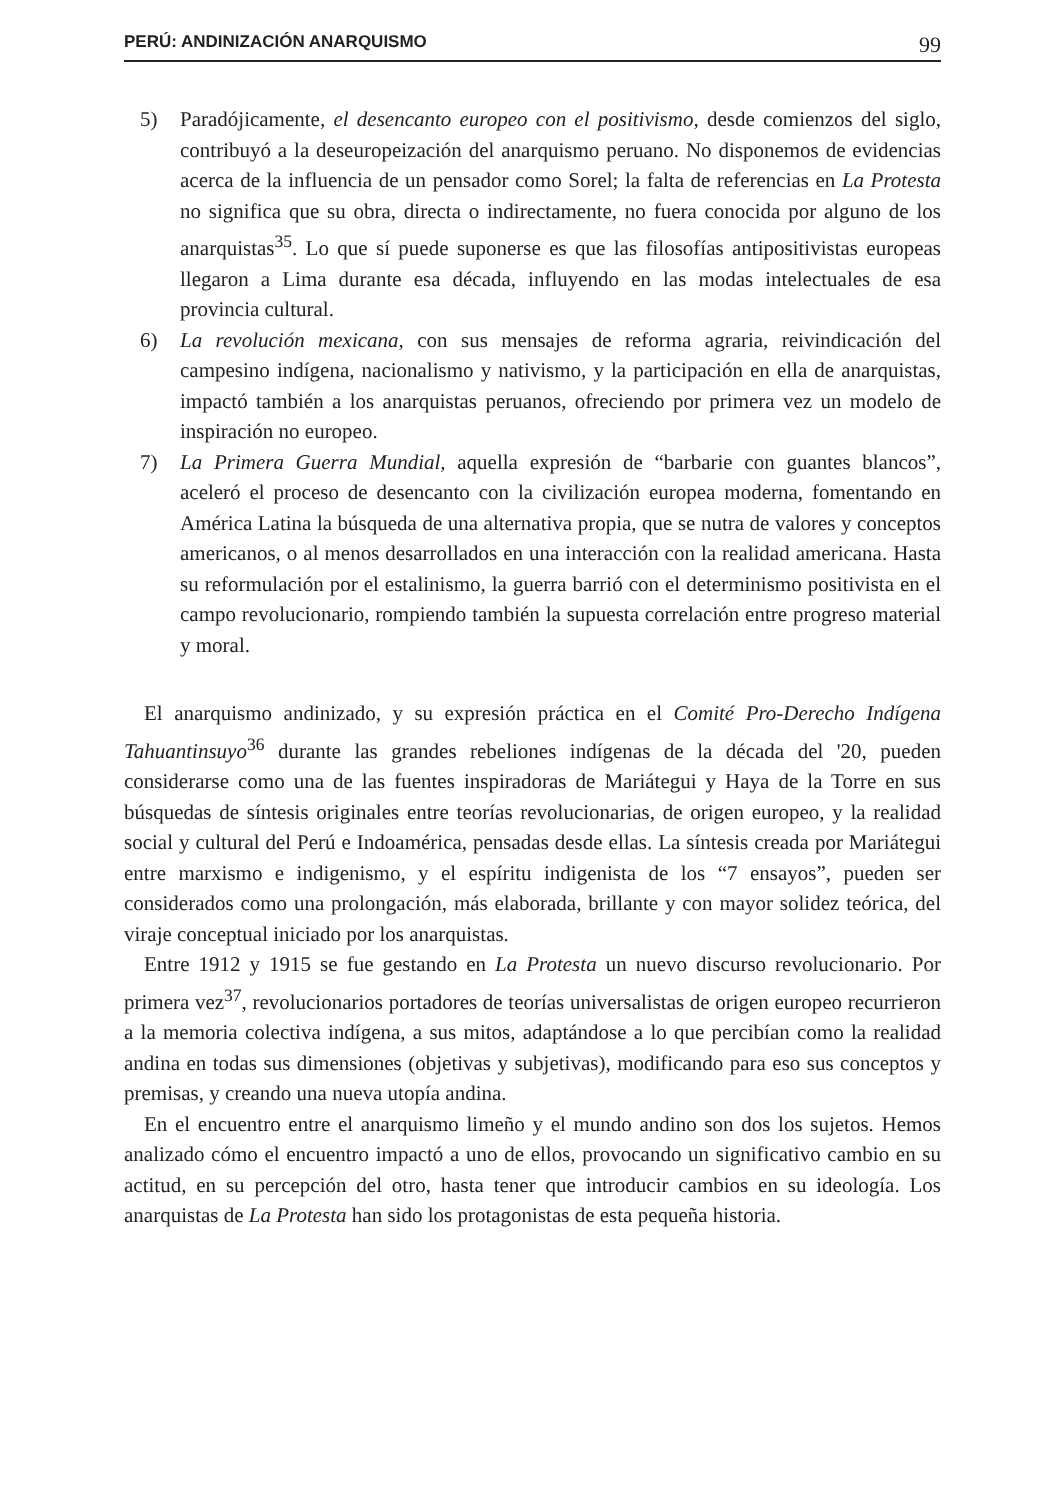PERÚ: ANDINIZACIÓN ANARQUISMO 99
5) Paradójicamente, el desencanto europeo con el positivismo, desde comienzos del siglo, contribuyó a la deseuropeización del anarquismo peruano. No disponemos de evidencias acerca de la influencia de un pensador como Sorel; la falta de referencias en La Protesta no significa que su obra, directa o indirectamente, no fuera conocida por alguno de los anarquistas<sup>35</sup>. Lo que sí puede suponerse es que las filosofías antipositivistas europeas llegaron a Lima durante esa década, influyendo en las modas intelectuales de esa provincia cultural.
6) La revolución mexicana, con sus mensajes de reforma agraria, reivindicación del campesino indígena, nacionalismo y nativismo, y la participación en ella de anarquistas, impactó también a los anarquistas peruanos, ofreciendo por primera vez un modelo de inspiración no europeo.
7) La Primera Guerra Mundial, aquella expresión de “barbarie con guantes blancos”, aceleró el proceso de desencanto con la civilización europea moderna, fomentando en América Latina la búsqueda de una alternativa propia, que se nutra de valores y conceptos americanos, o al menos desarrollados en una interacción con la realidad americana. Hasta su reformulación por el estalinismo, la guerra barrió con el determinismo positivista en el campo revolucionario, rompiendo también la supuesta correlación entre progreso material y moral.
El anarquismo andinizado, y su expresión práctica en el Comité Pro-Derecho Indígena Tahuantinsuyo<sup>36</sup> durante las grandes rebeliones indígenas de la década del '20, pueden considerarse como una de las fuentes inspiradoras de Mariátegui y Haya de la Torre en sus búsquedas de síntesis originales entre teorías revolucionarias, de origen europeo, y la realidad social y cultural del Perú e Indoamérica, pensadas desde ellas. La síntesis creada por Mariátegui entre marxismo e indigenismo, y el espíritu indigenista de los “7 ensayos”, pueden ser considerados como una prolongación, más elaborada, brillante y con mayor solidez teórica, del viraje conceptual iniciado por los anarquistas.
Entre 1912 y 1915 se fue gestando en La Protesta un nuevo discurso revolucionario. Por primera vez<sup>37</sup>, revolucionarios portadores de teorías universalistas de origen europeo recurrieron a la memoria colectiva indígena, a sus mitos, adaptándose a lo que percibían como la realidad andina en todas sus dimensiones (objetivas y subjetivas), modificando para eso sus conceptos y premisas, y creando una nueva utopía andina.
En el encuentro entre el anarquismo limeño y el mundo andino son dos los sujetos. Hemos analizado cómo el encuentro impactó a uno de ellos, provocando un significativo cambio en su actitud, en su percepción del otro, hasta tener que introducir cambios en su ideología. Los anarquistas de La Protesta han sido los protagonistas de esta pequeña historia.